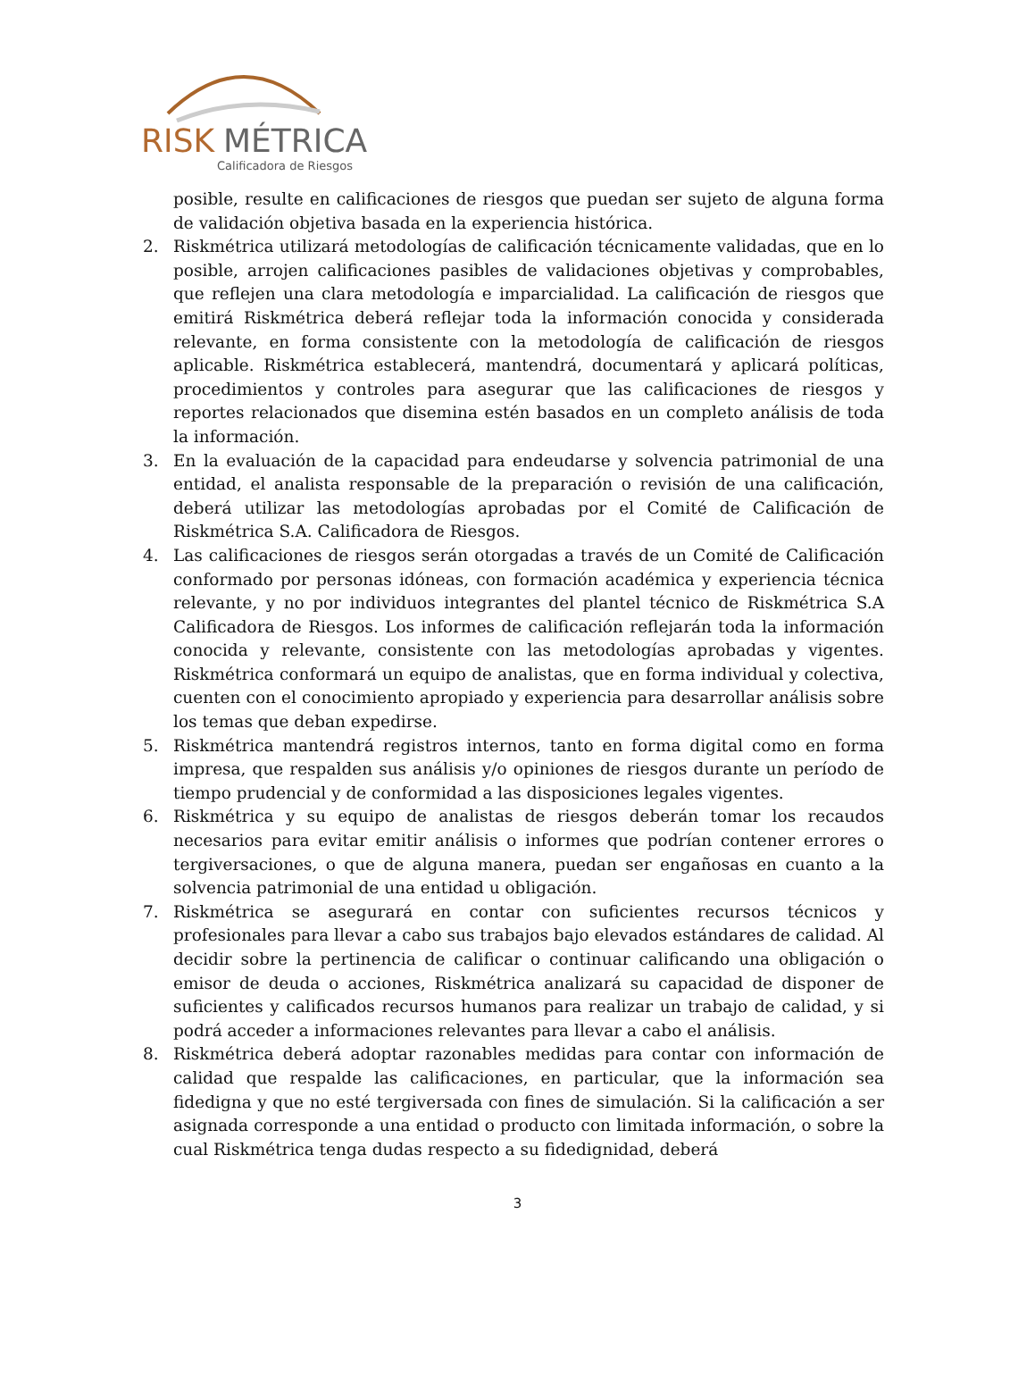RISK
MÉTRICA
Calificadora de Riesgos
posible, resulte en calificaciones de riesgos que puedan ser sujeto de alguna forma de validación objetiva basada en la experiencia histórica.
2. Riskmétrica utilizará metodologías de calificación técnicamente validadas, que en lo posible, arrojen calificaciones pasibles de validaciones objetivas y comprobables, que reflejen una clara metodología e imparcialidad. La calificación de riesgos que emitirá Riskmétrica deberá reflejar toda la información conocida y considerada relevante, en forma consistente con la metodología de calificación de riesgos aplicable. Riskmétrica establecerá, mantendrá, documentará y aplicará políticas, procedimientos y controles para asegurar que las calificaciones de riesgos y reportes relacionados que disemina estén basados en un completo análisis de toda la información.
3. En la evaluación de la capacidad para endeudarse y solvencia patrimonial de una entidad, el analista responsable de la preparación o revisión de una calificación, deberá utilizar las metodologías aprobadas por el Comité de Calificación de Riskmétrica S.A. Calificadora de Riesgos.
4. Las calificaciones de riesgos serán otorgadas a través de un Comité de Calificación conformado por personas idóneas, con formación académica y experiencia técnica relevante, y no por individuos integrantes del plantel técnico de Riskmétrica S.A Calificadora de Riesgos. Los informes de calificación reflejarán toda la información conocida y relevante, consistente con las metodologías aprobadas y vigentes. Riskmétrica conformará un equipo de analistas, que en forma individual y colectiva, cuenten con el conocimiento apropiado y experiencia para desarrollar análisis sobre los temas que deban expedirse.
5. Riskmétrica mantendrá registros internos, tanto en forma digital como en forma impresa, que respalden sus análisis y/o opiniones de riesgos durante un período de tiempo prudencial y de conformidad a las disposiciones legales vigentes.
6. Riskmétrica y su equipo de analistas de riesgos deberán tomar los recaudos necesarios para evitar emitir análisis o informes que podrían contener errores o tergiversaciones, o que de alguna manera, puedan ser engañosas en cuanto a la solvencia patrimonial de una entidad u obligación.
7. Riskmétrica se asegurará en contar con suficientes recursos técnicos y profesionales para llevar a cabo sus trabajos bajo elevados estándares de calidad. Al decidir sobre la pertinencia de calificar o continuar calificando una obligación o emisor de deuda o acciones, Riskmétrica analizará su capacidad de disponer de suficientes y calificados recursos humanos para realizar un trabajo de calidad, y si podrá acceder a informaciones relevantes para llevar a cabo el análisis.
8. Riskmétrica deberá adoptar razonables medidas para contar con información de calidad que respalde las calificaciones, en particular, que la información sea fidedigna y que no esté tergiversada con fines de simulación. Si la calificación a ser asignada corresponde a una entidad o producto con limitada información, o sobre la cual Riskmétrica tenga dudas respecto a su fidedignidad, deberá
3